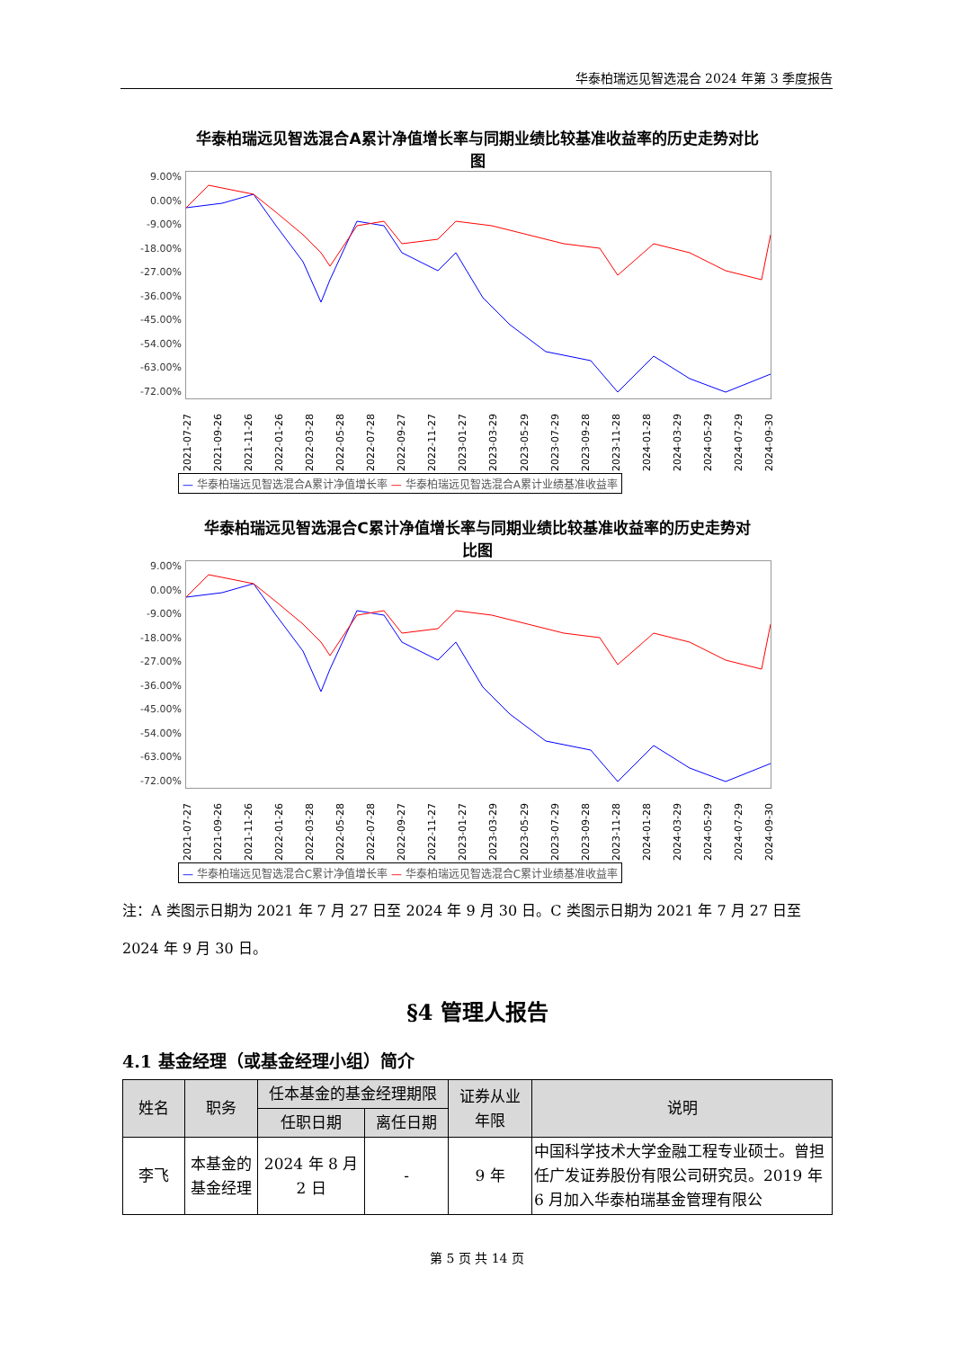华泰柏瑞远见智选混合 2024 年第 3 季度报告
华泰柏瑞远见智选混合A累计净值增长率与同期业绩比较基准收益率的历史走势对比
图
9.00%
0.00%
-9.00%
-18.00%
-27.00%
-36.00%
-45.00%
-54.00%
-63.00%
-72.00%
2021-07-27 2021-09-26 2021-11-26 2022-01-26 2022-03-28 2022-05-28 2022-07-28 2022-09-27 2022-11-27 2023-01-27 2023-03-29 2023-05-29 2023-07-29 2023-09-28 2023-11-28 2024-01-28 2024-03-29 2024-05-29 2024-07-29 2024-09-30
— 华泰柏瑞远见智选混合A累计净值增长率 — 华泰柏瑞远见智选混合A累计业绩基准收益率
华泰柏瑞远见智选混合C累计净值增长率与同期业绩比较基准收益率的历史走势对
比图
9.00%
0.00%
-9.00%
-18.00%
-27.00%
-36.00%
-45.00%
-54.00%
-63.00%
-72.00%
2021-07-27 2021-09-26 2021-11-26 2022-01-26 2022-03-28 2022-05-28 2022-07-28 2022-09-27 2022-11-27 2023-01-27 2023-03-29 2023-05-29 2023-07-29 2023-09-28 2023-11-28 2024-01-28 2024-03-29 2024-05-29 2024-07-29 2024-09-30
— 华泰柏瑞远见智选混合C累计净值增长率 — 华泰柏瑞远见智选混合C累计业绩基准收益率
注：A 类图示日期为 2021 年 7 月 27 日至 2024 年 9 月 30 日。C 类图示日期为 2021 年 7 月 27 日至 2024 年 9 月 30 日。
§4 管理人报告
4.1 基金经理（或基金经理小组）简介
| 姓名 | 职务 | 任本基金的基金经理期限 | | 证券从业 年限 | 说明 |
| --- | --- | --- | --- | --- | --- |
| | | 任职日期 | 离任日期 | | |
| 李飞 | 本基金的基金经理 | 2024 年 8 月 2 日 | - | 9 年 | 中国科学技术大学金融工程专业硕士。曾担任广发证券股份有限公司研究员。2019 年 6 月加入华泰柏瑞基金管理有限公 |
第 5 页 共 14 页